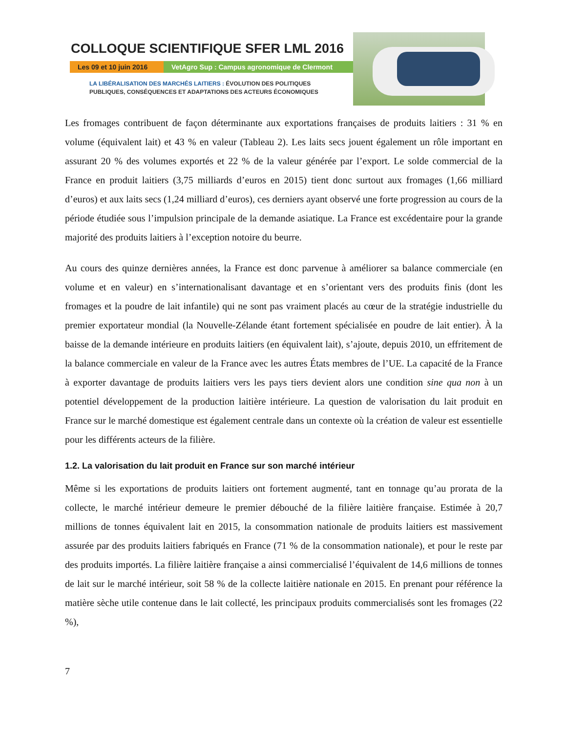COLLOQUE SCIENTIFIQUE SFER LML 2016
Les 09 et 10 juin 2016
VetAgro Sup : Campus agronomique de Clermont
LA LIBÉRALISATION DES MARCHÉS LAITIERS : ÉVOLUTION DES POLITIQUES
PUBLIQUES, CONSÉQUENCES ET ADAPTATIONS DES ACTEURS ÉCONOMIQUES
Les fromages contribuent de façon déterminante aux exportations françaises de produits laitiers : 31 % en volume (équivalent lait) et 43 % en valeur (Tableau 2). Les laits secs jouent également un rôle important en assurant 20 % des volumes exportés et 22 % de la valeur générée par l’export. Le solde commercial de la France en produit laitiers (3,75 milliards d’euros en 2015) tient donc surtout aux fromages (1,66 milliard d’euros) et aux laits secs (1,24 milliard d’euros), ces derniers ayant observé une forte progression au cours de la période étudiée sous l’impulsion principale de la demande asiatique. La France est excédentaire pour la grande majorité des produits laitiers à l’exception notoire du beurre.
Au cours des quinze dernières années, la France est donc parvenue à améliorer sa balance commerciale (en volume et en valeur) en s’internationalisant davantage et en s’orientant vers des produits finis (dont les fromages et la poudre de lait infantile) qui ne sont pas vraiment placés au cœur de la stratégie industrielle du premier exportateur mondial (la Nouvelle-Zélande étant fortement spécialisée en poudre de lait entier). À la baisse de la demande intérieure en produits laitiers (en équivalent lait), s’ajoute, depuis 2010, un effritement de la balance commerciale en valeur de la France avec les autres États membres de l’UE. La capacité de la France à exporter davantage de produits laitiers vers les pays tiers devient alors une condition sine qua non à un potentiel développement de la production laitière intérieure. La question de valorisation du lait produit en France sur le marché domestique est également centrale dans un contexte où la création de valeur est essentielle pour les différents acteurs de la filière.
1.2. La valorisation du lait produit en France sur son marché intérieur
Même si les exportations de produits laitiers ont fortement augmenté, tant en tonnage qu’au prorata de la collecte, le marché intérieur demeure le premier débouché de la filière laitière française. Estimée à 20,7 millions de tonnes équivalent lait en 2015, la consommation nationale de produits laitiers est massivement assurée par des produits laitiers fabriqués en France (71 % de la consommation nationale), et pour le reste par des produits importés. La filière laitière française a ainsi commercialisé l’équivalent de 14,6 millions de tonnes de lait sur le marché intérieur, soit 58 % de la collecte laitière nationale en 2015. En prenant pour référence la matière sèche utile contenue dans le lait collecté, les principaux produits commercialisés sont les fromages (22 %),
7